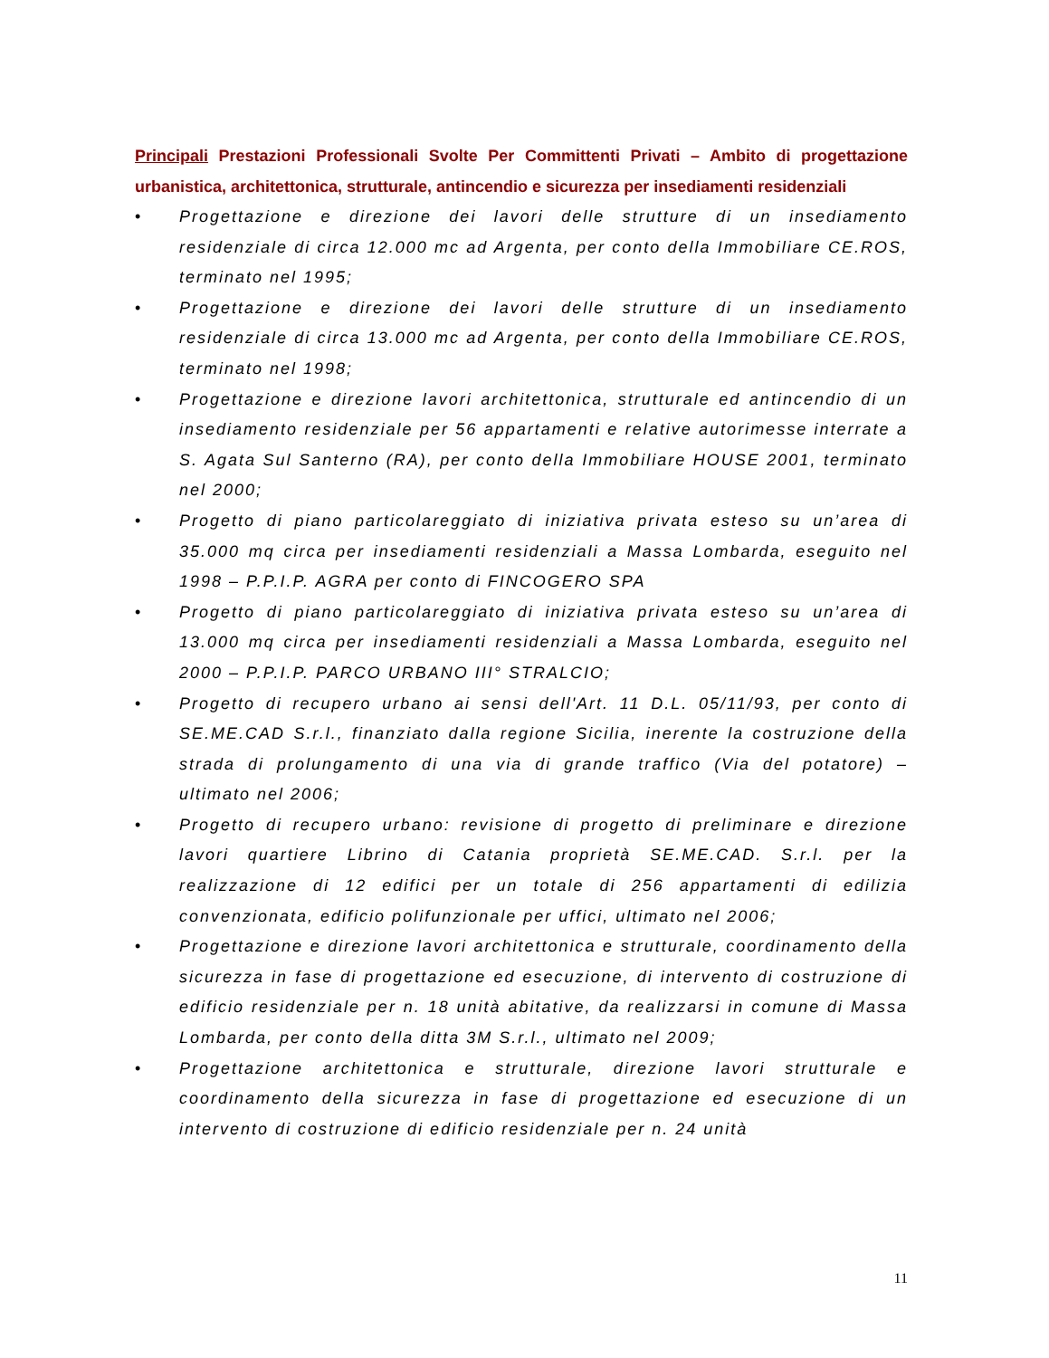Principali Prestazioni Professionali Svolte Per Committenti Privati – Ambito di progettazione urbanistica, architettonica, strutturale, antincendio e sicurezza per insediamenti residenziali
• Progettazione e direzione dei lavori delle strutture di un insediamento residenziale di circa 12.000 mc ad Argenta, per conto della Immobiliare CE.ROS, terminato nel 1995;
• Progettazione e direzione dei lavori delle strutture di un insediamento residenziale di circa 13.000 mc ad Argenta, per conto della Immobiliare CE.ROS, terminato nel 1998;
• Progettazione e direzione lavori architettonica, strutturale ed antincendio di un insediamento residenziale per 56 appartamenti e relative autorimesse interrate a S. Agata Sul Santerno (RA), per conto della Immobiliare HOUSE 2001, terminato nel 2000;
• Progetto di piano particolareggiato di iniziativa privata esteso su un’area di 35.000 mq circa per insediamenti residenziali a Massa Lombarda, eseguito nel 1998 – P.P.I.P. AGRA per conto di FINCOGERO SPA
• Progetto di piano particolareggiato di iniziativa privata esteso su un’area di 13.000 mq circa per insediamenti residenziali a Massa Lombarda, eseguito nel 2000 – P.P.I.P. PARCO URBANO III° STRALCIO;
• Progetto di recupero urbano ai sensi dell'Art. 11 D.L. 05/11/93, per conto di SE.ME.CAD S.r.l., finanziato dalla regione Sicilia, inerente la costruzione della strada di prolungamento di una via di grande traffico (Via del potatore) – ultimato nel 2006;
• Progetto di recupero urbano: revisione di progetto di preliminare e direzione lavori quartiere Librino di Catania proprietà SE.ME.CAD. S.r.l. per la realizzazione di 12 edifici per un totale di 256 appartamenti di edilizia convenzionata, edificio polifunzionale per uffici, ultimato nel 2006;
• Progettazione e direzione lavori architettonica e strutturale, coordinamento della sicurezza in fase di progettazione ed esecuzione, di intervento di costruzione di edificio residenziale per n. 18 unità abitative, da realizzarsi in comune di Massa Lombarda, per conto della ditta 3M S.r.l., ultimato nel 2009;
• Progettazione architettonica e strutturale, direzione lavori strutturale e coordinamento della sicurezza in fase di progettazione ed esecuzione di un intervento di costruzione di edificio residenziale per n. 24 unità
11